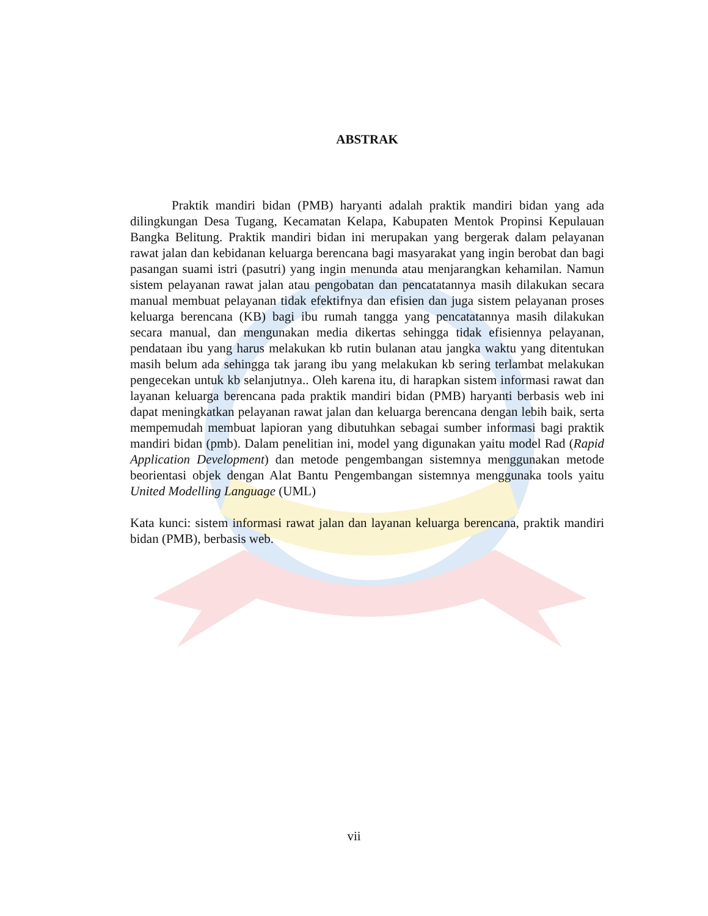ABSTRAK
Praktik mandiri bidan (PMB) haryanti adalah praktik mandiri bidan yang ada dilingkungan Desa Tugang, Kecamatan Kelapa, Kabupaten Mentok Propinsi Kepulauan Bangka Belitung. Praktik mandiri bidan ini merupakan yang bergerak dalam pelayanan rawat jalan dan kebidanan keluarga berencana bagi masyarakat yang ingin berobat dan bagi pasangan suami istri (pasutri) yang ingin menunda atau menjarangkan kehamilan. Namun sistem pelayanan rawat jalan atau pengobatan dan pencatatannya masih dilakukan secara manual membuat pelayanan tidak efektifnya dan efisien dan juga sistem pelayanan proses keluarga berencana (KB) bagi ibu rumah tangga yang pencatatannya masih dilakukan secara manual, dan mengunakan media dikertas sehingga tidak efisiennya pelayanan, pendataan ibu yang harus melakukan kb rutin bulanan atau jangka waktu yang ditentukan masih belum ada sehingga tak jarang ibu yang melakukan kb sering terlambat melakukan pengecekan untuk kb selanjutnya.. Oleh karena itu, di harapkan sistem informasi rawat dan layanan keluarga berencana pada praktik mandiri bidan (PMB) haryanti berbasis web ini dapat meningkatkan pelayanan rawat jalan dan keluarga berencana dengan lebih baik, serta mempemudah membuat lapioran yang dibutuhkan sebagai sumber informasi bagi praktik mandiri bidan (pmb). Dalam penelitian ini, model yang digunakan yaitu model Rad (Rapid Application Development) dan metode pengembangan sistemnya menggunakan metode beorientasi objek dengan Alat Bantu Pengembangan sistemnya menggunaka tools yaitu United Modelling Language (UML)
Kata kunci: sistem informasi rawat jalan dan layanan keluarga berencana, praktik mandiri bidan (PMB), berbasis web.
vii